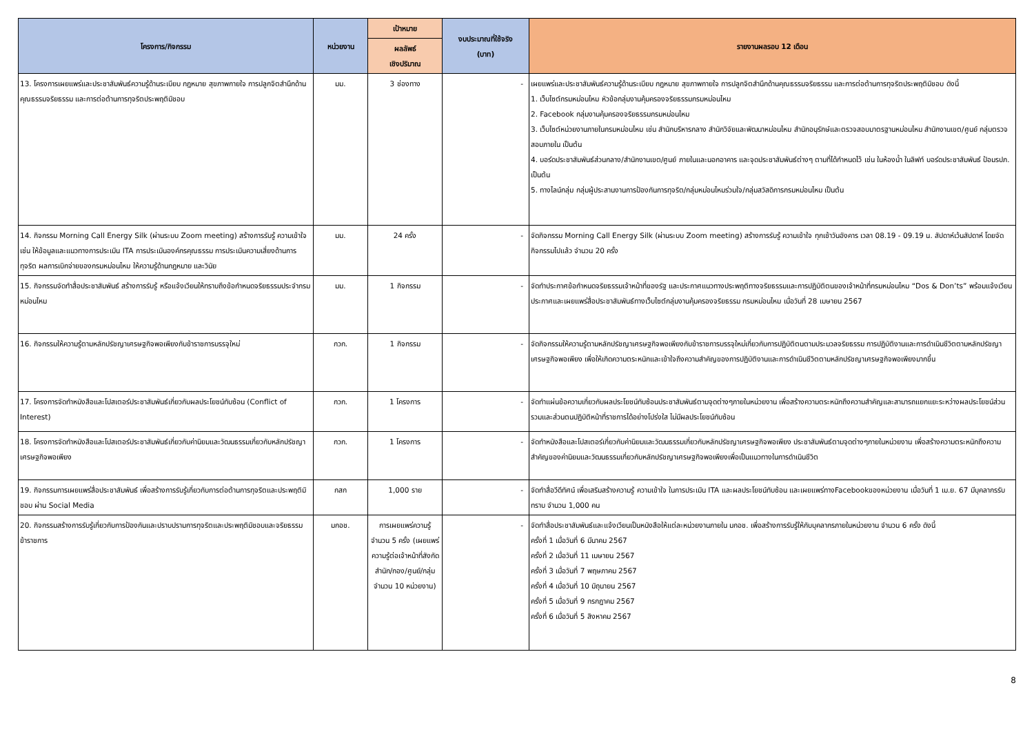| โครงการ/กิจกรรม | หน่วยงาน | เป้าหมาย | งบประมาณที่ใช้จริง (บาท) | รายงานผลรอบ 12 เดือน |
| --- | --- | --- | --- | --- |
| | | ผลลัพธ์ เชิงปริมาณ | | |
| 13. โครงการเผยแพร่และประชาสัมพันธ์ความรู้ด้านระเบียบ กฎหมาย สุขภาพกายใจ การปลูกจิตสำนึกด้านคุณธรรมจริยธรรม และการต่อต้านการทุจริตประพฤติมิชอบ | มม. | 3 ช่องทาง | - | เผยแพร่และประชาสัมพันธ์ความรู้ด้านระเบียบ กฎหมาย สุขภาพกายใจ การปลูกจิตสำนึกด้านคุณธรรมจริยธรรม และการต่อต้านการทุจริตประพฤติมิชอบ ดังนี้ 1. เว็บไซต์กรมหม่อนไหม หัวข้อกลุ่มงานคุ้มครองจริยธรรมกรมหม่อนไหม 2. Facebook กลุ่มงานคุ้มครองจริยธรรมกรมหม่อนไหม 3. เว็บไซต์หน่วยงานภายในกรมหม่อนไหม เช่น สำนักบริหารกลาง สำนักวิจัยและพัฒนาหม่อนไหม สำนักอนุรักษ์และตรวจสอบมาตรฐานหม่อนไหม สำนักงานเขต/ศูนย์ กลุ่มตรวจสอบภายใน เป็นต้น 4. บอร์ดประชาสัมพันธ์ส่วนกลาง/สำนักงานเขต/ศูนย์ ภายในและนอกอาคาร และจุดประชาสัมพันธ์ต่างๆ ตามที่ได้กำหนดไว้ เช่น ในห้องน้ำ ในลิฟท์ บอร์ดประชาสัมพันธ์ ป้อมรปภ. เป็นต้น 5. ทางไลน์กลุ่ม กลุ่มผู้ประสานงานการป้องกันการทุจริต/กลุ่มหม่อนไหมร่วมใจ/กลุ่มสวัสดิการกรมหม่อนไหม เป็นต้น |
| 14. กิจกรรม Morning Call Energy Silk (ผ่านระบบ Zoom meeting) สร้างการรับรู้ ความเข้าใจ เช่น ให้ข้อมูลและแนวทางการประเมิน ITA การประเมินองค์กรคุณธรรม การประเมินความเสี่ยงด้านการทุจริต ผลการเบิกจ่ายของกรมหม่อนไหม ให้ความรู้ด้านกฎหมาย และวินัย | มม. | 24 ครั้ง | - | จัดกิจกรรม Morning Call Energy Silk (ผ่านระบบ Zoom meeting) สร้างการรับรู้ ความเข้าใจ ทุกเช้าวันอังคาร เวลา 08.19 - 09.19 น. สัปดาห์เว้นสัปดาห์ โดยจัดกิจกรรมไปแล้ว จำนวน 20 ครั้ง |
| 15. กิจกรรมจัดทำสื่อประชาสัมพันธ์ สร้างการรับรู้ หรือแจ้งเวียนให้ทราบถึงข้อกำหนดจริยธรรมประจำกรมหม่อนไหม | มม. | 1 กิจกรรม | - | จัดทำประกาศข้อกำหนดจริยธรรมเจ้าหน้าที่ของรัฐ และประกาศแนวทางประพฤติทางจริยธรรมและการปฏิบัติตนของเจ้าหน้าที่กรมหม่อนไหม “Dos & Don’ts” พร้อมแจ้งเวียนประกาศและเผยแพร่สื่อประชาสัมพันธ์ทางเว็บไซต์กลุ่มงานคุ้มครองจริยธรรม กรมหม่อนไหม เมื่อวันที่ 28 เมษายน 2567 |
| 16. กิจกรรมให้ความรู้ตามหลักปรัชญาเศรษฐกิจพอเพียงกับข้าราชการบรรจุใหม่ | กวก. | 1 กิจกรรม | - | จัดกิจกรรมให้ความรู้ตามหลักปรัชญาเศรษฐกิจพอเพียงกับข้าราชการบรรจุใหม่เกี่ยวกับการปฏิบัติตนตามประมวลจริยธรรม การปฏิบัติงานและการดำเนินชีวิตตามหลักปรัชญาเศรษฐกิจพอเพียง เพื่อให้เกิดความตระหนักและเข้าใจถึงความสำคัญของการปฏิบัติงานและการดำเนินชีวิตตามหลักปรัชญาเศรษฐกิจพอเพียงมากขึ้น |
| 17. โครงการจัดทำหนังสือและโปสเตอร์ประชาสัมพันธ์เกี่ยวกับผลประโยชน์ทับซ้อน (Conflict of Interest) | กวก. | 1 โครงการ | - | จัดทำแผ่นข้อความเกี่ยวกับผลประโยชน์ทับซ้อนประชาสัมพันธ์ตามจุดต่างๆภายในหน่วยงาน เพื่อสร้างความตระหนักถึงความสำคัญและสามารถแยกแยะระหว่างผลประโยชน์ส่วนรวมและส่วนตนปฏิบัติหน้าที่ราชการได้อย่างโปร่งใส ไม่มีผลประโยชน์ทับซ้อน |
| 18. โครงการจัดทำหนังสือและโปสเตอร์ประชาสัมพันธ์เกี่ยวกับค่านิยมและวัฒนธรรมเกี่ยวกับหลักปรัชญาเศรษฐกิจพอเพียง | กวก. | 1 โครงการ | - | จัดทำหนังสือและโปสเตอร์เกี่ยวกับค่านิยมและวัฒนธรรมเกี่ยวกับหลักปรัชญาเศรษฐกิจพอเพียง ประชาสัมพันธ์ตามจุดต่างๆภายในหน่วยงาน เพื่อสร้างความตระหนักถึงความสำคัญของค่านิยมและวัฒนธรรมเกี่ยวกับหลักปรัชญาเศรษฐกิจพอเพียงเพื่อเป็นแนวทางในการดำเนินชีวิต |
| 19. กิจกรรมการเผยแพร่สื่อประชาสัมพันธ์ เพื่อสร้างการรับรู้เกี่ยวกับการต่อต้านการทุจริตและประพฤติมิชอบ ผ่าน Social Media | กสก | 1,000 ราย | - | จัดทำสื่อวีดีทัศน์ เพื่อเสริมสร้างความรู้ ความเข้าใจ ในการประเมิน ITA และผลประโยชน์ทับซ้อน และเผยแพร่ทางFacebookของหน่วยงาน เมื่อวันที่ 1 เม.ย. 67 มีบุคลากรรับทราบ จำนวน 1,000 คน |
| 20. กิจกรรมสร้างการรับรู้เกี่ยวกับการป้องกันและปราบปรามการทุจริตและประพฤติมิชอบและจริยธรรมข้าราชการ | มกอช. | การเผยแพร่ความรู้ จำนวน 5 ครั้ง (เผยแพร่ความรู้ต่อเจ้าหน้าที่สังกัด สำนัก/กอง/ศูนย์/กลุ่ม จำนวน 10 หน่วยงาน) | - | จัดทำสื่อประชาสัมพันธ์และแจ้งเวียนเป็นหนังสือให้แต่ละหน่วยงานภายใน มกอช. เพื่อสร้างการรับรู้ให้กับบุคลากรภายในหน่วยงาน จำนวน 6 ครั้ง ดังนี้ ครั้งที่ 1 เมื่อวันที่ 6 มีนาคม 2567 ครั้งที่ 2 เมื่อวันที่ 11 เมษายน 2567 ครั้งที่ 3 เมื่อวันที่ 7 พฤษภาคม 2567 ครั้งที่ 4 เมื่อวันที่ 10 มิถุนายน 2567 ครั้งที่ 5 เมื่อวันที่ 9 กรกฎาคม 2567 ครั้งที่ 6 เมื่อวันที่ 5 สิงหาคม 2567 |
8